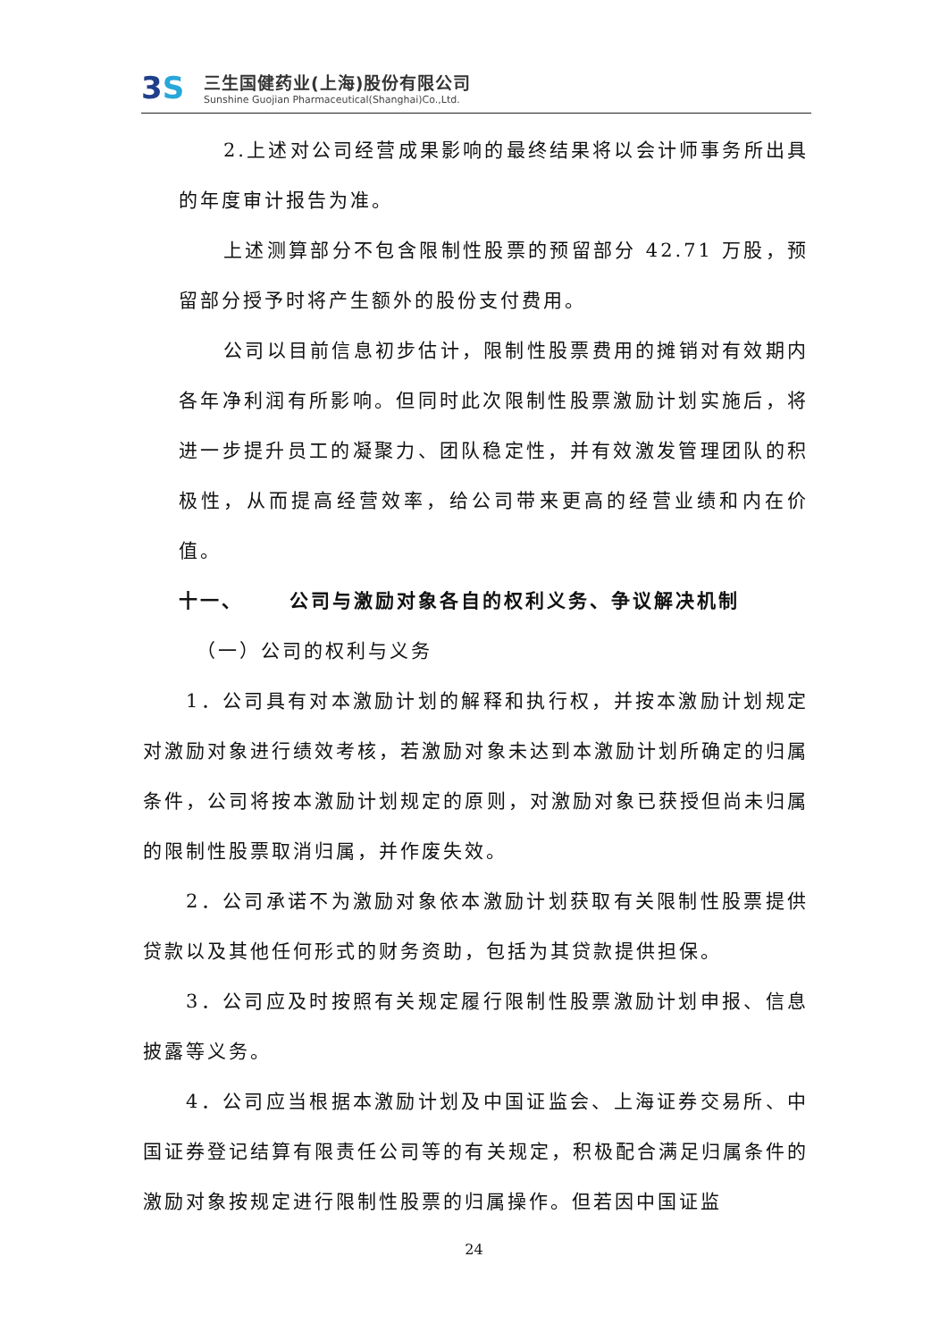3S
三生国健药业(上海)股份有限公司
Sunshine Guojian Pharmaceutical(Shanghai)Co.,Ltd.
2.上述对公司经营成果影响的最终结果将以会计师事务所出具的年度审计报告为准。
上述测算部分不包含限制性股票的预留部分 42.71 万股，预留部分授予时将产生额外的股份支付费用。
公司以目前信息初步估计，限制性股票费用的摊销对有效期内各年净利润有所影响。但同时此次限制性股票激励计划实施后，将进一步提升员工的凝聚力、团队稳定性，并有效激发管理团队的积极性，从而提高经营效率，给公司带来更高的经营业绩和内在价值。
十一、 公司与激励对象各自的权利义务、争议解决机制
（一）公司的权利与义务
1．公司具有对本激励计划的解释和执行权，并按本激励计划规定对激励对象进行绩效考核，若激励对象未达到本激励计划所确定的归属条件，公司将按本激励计划规定的原则，对激励对象已获授但尚未归属的限制性股票取消归属，并作废失效。
2．公司承诺不为激励对象依本激励计划获取有关限制性股票提供贷款以及其他任何形式的财务资助，包括为其贷款提供担保。
3．公司应及时按照有关规定履行限制性股票激励计划申报、信息披露等义务。
4．公司应当根据本激励计划及中国证监会、上海证券交易所、中国证券登记结算有限责任公司等的有关规定，积极配合满足归属条件的激励对象按规定进行限制性股票的归属操作。但若因中国证监
24